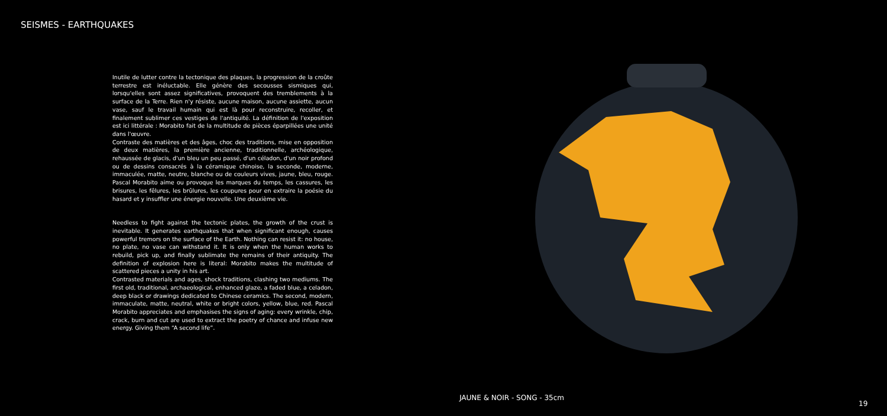SEISMES - EARTHQUAKES
Inutile de lutter contre la tectonique des plaques, la progression de la croûte terrestre est inéluctable. Elle génère des secousses sismiques qui, lorsqu'elles sont assez significatives, provoquent des tremblements à la surface de la Terre. Rien n'y résiste, aucune maison, aucune assiette, aucun vase, sauf le travail humain qui est là pour reconstruire, recoller, et finalement sublimer ces vestiges de l'antiquité. La définition de l'exposition est ici littérale : Morabito fait de la multitude de pièces éparpillées une unité dans l'œuvre.
Contraste des matières et des âges, choc des traditions, mise en opposition de deux matières, la première ancienne, traditionnelle, archéologique, rehaussée de glacis, d'un bleu un peu passé, d'un céladon, d'un noir profond ou de dessins consacrés à la céramique chinoise, la seconde, moderne, immaculée, matte, neutre, blanche ou de couleurs vives, jaune, bleu, rouge. Pascal Morabito aime ou provoque les marques du temps, les cassures, les brisures, les fêlures, les brûlures, les coupures pour en extraire la poésie du hasard et y insuffler une énergie nouvelle. Une deuxième vie.
Needless to fight against the tectonic plates, the growth of the crust is inevitable. It generates earthquakes that when significant enough, causes powerful tremors on the surface of the Earth. Nothing can resist it: no house, no plate, no vase can withstand it. It is only when the human works to rebuild, pick up, and finally sublimate the remains of their antiquity. The definition of explosion here is literal: Morabito makes the multitude of scattered pieces a unity in his art.
Contrasted materials and ages, shock traditions, clashing two mediums. The first old, traditional, archaeological, enhanced glaze, a faded blue, a celadon, deep black or drawings dedicated to Chinese ceramics. The second, modern, immaculate, matte, neutral, white or bright colors, yellow, blue, red. Pascal Morabito appreciates and emphasises the signs of aging: every wrinkle, chip, crack, burn and cut are used to extract the poetry of chance and infuse new energy. Giving them “A second life”.
JAUNE & NOIR - SONG - 35cm
19